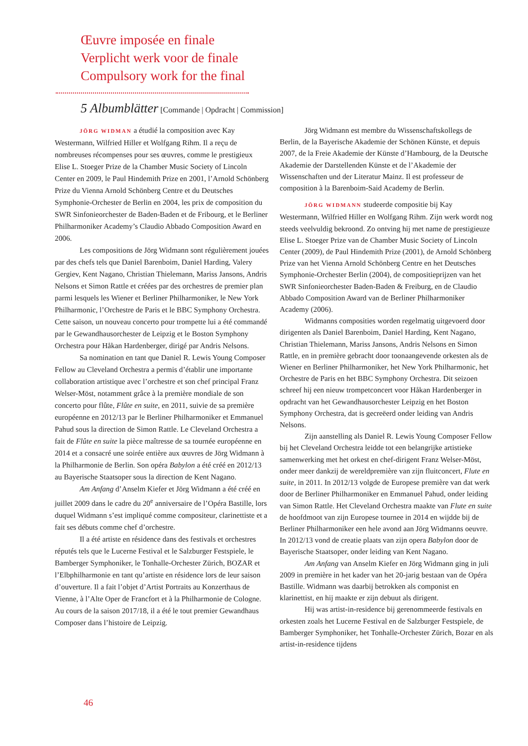Œuvre imposée en finale
Verplicht werk voor de finale
Compulsory work for the final
5 Albumblätter [Commande | Opdracht | Commission]
JÖRG WIDMAN a étudié la composition avec Kay Westermann, Wilfried Hiller et Wolfgang Rihm. Il a reçu de nombreuses récompenses pour ses œuvres, comme le prestigieux Elise L. Stoeger Prize de la Chamber Music Society of Lincoln Center en 2009, le Paul Hindemith Prize en 2001, l’Arnold Schönberg Prize du Vienna Arnold Schönberg Centre et du Deutsches Symphonie-Orchester de Berlin en 2004, les prix de composition du SWR Sinfonieorchester de Baden-Baden et de Fribourg, et le Berliner Philharmoniker Academy’s Claudio Abbado Composition Award en 2006.
Les compositions de Jörg Widmann sont régulièrement jouées par des chefs tels que Daniel Barenboim, Daniel Harding, Valery Gergiev, Kent Nagano, Christian Thielemann, Mariss Jansons, Andris Nelsons et Simon Rattle et créées par des orchestres de premier plan parmi lesquels les Wiener et Berliner Philharmoniker, le New York Philharmonic, l’Orchestre de Paris et le BBC Symphony Orchestra. Cette saison, un nouveau concerto pour trompette lui a été commandé par le Gewandhausorchester de Leipzig et le Boston Symphony Orchestra pour Håkan Hardenberger, dirigé par Andris Nelsons.
Sa nomination en tant que Daniel R. Lewis Young Composer Fellow au Cleveland Orchestra a permis d’établir une importante collaboration artistique avec l’orchestre et son chef principal Franz Welser-Möst, notamment grâce à la première mondiale de son concerto pour flûte, Flûte en suite, en 2011, suivie de sa première européenne en 2012/13 par le Berliner Philharmoniker et Emmanuel Pahud sous la direction de Simon Rattle. Le Cleveland Orchestra a fait de Flûte en suite la pièce maîtresse de sa tournée européenne en 2014 et a consacré une soirée entière aux œuvres de Jörg Widmann à la Philharmonie de Berlin. Son opéra Babylon a été créé en 2012/13 au Bayerische Staatsoper sous la direction de Kent Nagano.
Am Anfang d’Anselm Kiefer et Jörg Widmann a été créé en juillet 2009 dans le cadre du 20<sup>e</sup> anniversaire de l’Opéra Bastille, lors duquel Widmann s’est impliqué comme compositeur, clarinettiste et a fait ses débuts comme chef d’orchestre.
Il a été artiste en résidence dans des festivals et orchestres réputés tels que le Lucerne Festival et le Salzburger Festspiele, le Bamberger Symphoniker, le Tonhalle-Orchester Zürich, BOZAR et l’Elbphilharmonie en tant qu’artiste en résidence lors de leur saison d’ouverture. Il a fait l’objet d’Artist Portraits au Konzerthaus de Vienne, à l’Alte Oper de Francfort et à la Philharmonie de Cologne. Au cours de la saison 2017/18, il a été le tout premier Gewandhaus Composer dans l’histoire de Leipzig.
Jörg Widmann est membre du Wissenschaftskollegs de Berlin, de la Bayerische Akademie der Schönen Künste, et depuis 2007, de la Freie Akademie der Künste d’Hambourg, de la Deutsche Akademie der Darstellenden Künste et de l’Akademie der Wissenschaften und der Literatur Mainz. Il est professeur de composition à la Barenboim-Said Academy de Berlin.
JÖRG WIDMANN studeerde compositie bij Kay Westermann, Wilfried Hiller en Wolfgang Rihm. Zijn werk wordt nog steeds veelvuldig bekroond. Zo ontving hij met name de prestigieuze Elise L. Stoeger Prize van de Chamber Music Society of Lincoln Center (2009), de Paul Hindemith Prize (2001), de Arnold Schönberg Prize van het Vienna Arnold Schönberg Centre en het Deutsches Symphonie-Orchester Berlin (2004), de compositieprijzen van het SWR Sinfonieorchester Baden-Baden & Freiburg, en de Claudio Abbado Composition Award van de Berliner Philharmoniker Academy (2006).
Widmanns composities worden regelmatig uitgevoerd door dirigenten als Daniel Barenboim, Daniel Harding, Kent Nagano, Christian Thielemann, Mariss Jansons, Andris Nelsons en Simon Rattle, en in première gebracht door toonaangevende orkesten als de Wiener en Berliner Philharmoniker, het New York Philharmonic, het Orchestre de Paris en het BBC Symphony Orchestra. Dit seizoen schreef hij een nieuw trompetconcert voor Håkan Hardenberger in opdracht van het Gewandhausorchester Leipzig en het Boston Symphony Orchestra, dat is gecreëerd onder leiding van Andris Nelsons.
Zijn aanstelling als Daniel R. Lewis Young Composer Fellow bij het Cleveland Orchestra leidde tot een belangrijke artistieke samenwerking met het orkest en chef-dirigent Franz Welser-Möst, onder meer dankzij de wereldpremière van zijn fluitconcert, Flute en suite, in 2011. In 2012/13 volgde de Europese première van dat werk door de Berliner Philharmoniker en Emmanuel Pahud, onder leiding van Simon Rattle. Het Cleveland Orchestra maakte van Flute en suite de hoofdmoot van zijn Europese tournee in 2014 en wijdde bij de Berliner Philharmoniker een hele avond aan Jörg Widmanns oeuvre. In 2012/13 vond de creatie plaats van zijn opera Babylon door de Bayerische Staatsoper, onder leiding van Kent Nagano.
Am Anfang van Anselm Kiefer en Jörg Widmann ging in juli 2009 in première in het kader van het 20-jarig bestaan van de Opéra Bastille. Widmann was daarbij betrokken als componist en klarinettist, en hij maakte er zijn debuut als dirigent.
Hij was artist-in-residence bij gerenommeerde festivals en orkesten zoals het Lucerne Festival en de Salzburger Festspiele, de Bamberger Symphoniker, het Tonhalle-Orchester Zürich, Bozar en als artist-in-residence tijdens
46